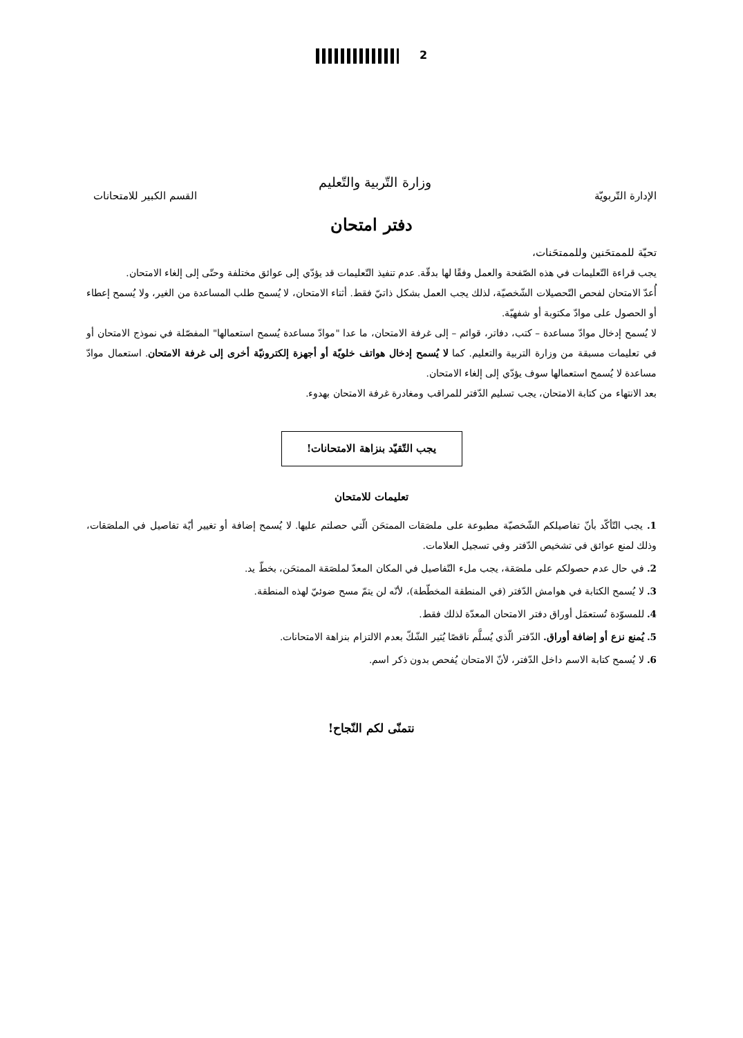2
وزارة التّربية والتّعليم
الإدارة التّربويّة القسم الكبير للامتحانات
دفتر امتحان
تحيّة للممتحَنين وللممتحَنات،
يجب قراءة التّعليمات في هذه الصّفحة والعمل وفقًا لها بدقّة. عدم تنفيذ التّعليمات قد يؤدّي إلى عوائق مختلفة وحتّى إلى إلغاء الامتحان.
أُعدّ الامتحان لفحص التّحصيلات الشّخصيّة، لذلك يجب العمل بشكل ذاتيّ فقط. أثناء الامتحان، لا يُسمح طلب المساعدة من الغير، ولا يُسمح إعطاء أو الحصول على موادّ مكتوبة أو شفهيّة.
لا يُسمح إدخال موادّ مساعدة – كتب، دفاتر، قوائم – إلى غرفة الامتحان، ما عدا "موادّ مساعدة يُسمح استعمالها" المفصّلة في نموذج الامتحان أو في تعليمات مسبقة من وزارة التربية والتعليم. كما لا يُسمح إدخال هواتف خلويّة أو أجهزة إلكترونيّة أخرى إلى غرفة الامتحان. استعمال موادّ مساعدة لا يُسمح استعمالها سوف يؤدّي إلى إلغاء الامتحان.
بعد الانتهاء من كتابة الامتحان، يجب تسليم الدّفتر للمراقب ومغادرة غرفة الامتحان بهدوء.
يجب التّقيّد بنزاهة الامتحانات!
تعليمات للامتحان
1. يجب التّأكّد بأنّ تفاصيلكم الشّخصيّة مطبوعة على ملصَقات الممتحَن الّتي حصلتم عليها. لا يُسمح إضافة أو تغيير أيّة تفاصيل في الملصَقات، وذلك لمنع عوائق في تشخيص الدّفتر وفي تسجيل العلامات.
2. في حال عدم حصولكم على ملصَقة، يجب ملء التّفاصيل في المكان المعدّ لملصَقة الممتحَن، بخطّ يد.
3. لا يُسمح الكتابة في هوامش الدّفتر (في المنطقة المخطّطة)، لأنّه لن يتمّ مسح ضوئيّ لهذه المنطقة.
4. للمسوّدة تُستعمَل أوراق دفتر الامتحان المعدّة لذلك فقط.
5. يُمنع نزع أو إضافة أوراق. الدّفتر الّذي يُسلَّم ناقصًا يُثير الشّكّ بعدم الالتزام بنزاهة الامتحانات.
6. لا يُسمح كتابة الاسم داخل الدّفتر، لأنّ الامتحان يُفحص بدون ذكر اسم.
نتمنّى لكم النّجاح!